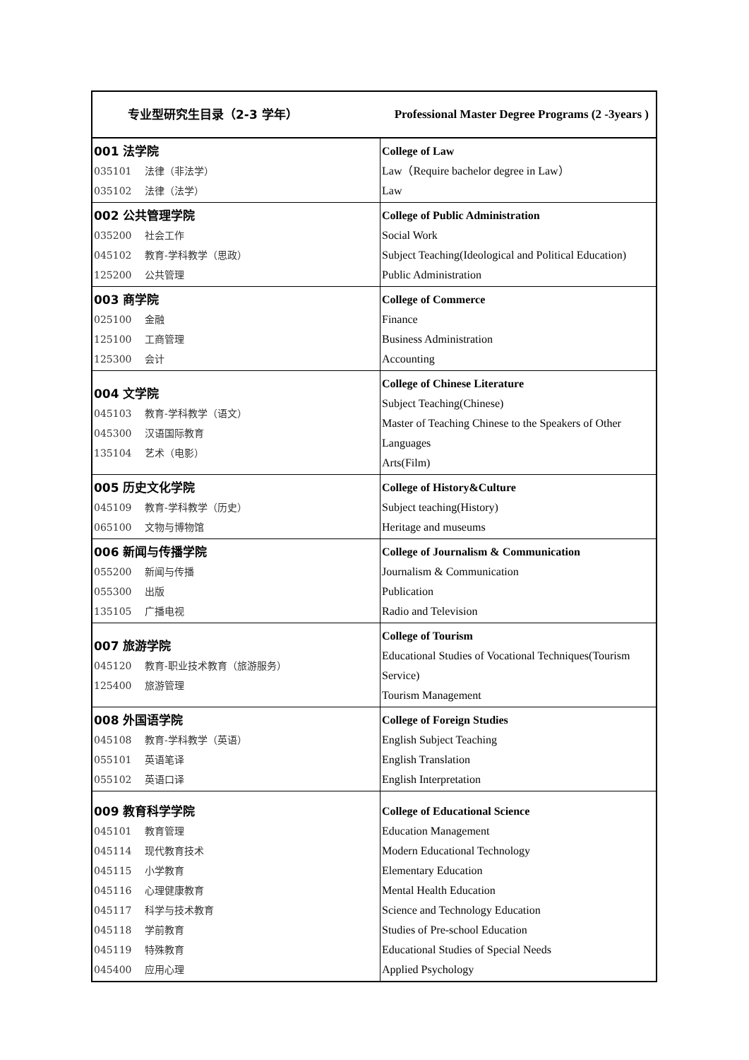| 专业型研究生目录（2-3 学年） | Professional Master Degree Programs (2 -3years ) |
| --- | --- |
| 001 法学院 035101 法律（非法学） 035102 法律（法学） | College of Law Law（Require bachelor degree in Law） Law |
| 002 公共管理学院 035200 社会工作 045102 教育-学科教学（思政） 125200 公共管理 | College of Public Administration Social Work Subject Teaching(Ideological and Political Education) Public Administration |
| 003 商学院 025100 金融 125100 工商管理 125300 会计 | College of Commerce Finance Business Administration Accounting |
| 004 文学院 045103 教育-学科教学（语文） 045300 汉语国际教育 135104 艺术（电影） | College of Chinese Literature Subject Teaching(Chinese) Master of Teaching Chinese to the Speakers of Other Languages Arts(Film) |
| 005 历史文化学院 045109 教育-学科教学（历史） 065100 文物与博物馆 | College of History&Culture Subject teaching(History) Heritage and museums |
| 006 新闻与传播学院 055200 新闻与传播 055300 出版 135105 广播电视 | College of Journalism & Communication Journalism & Communication Publication Radio and Television |
| 007 旅游学院 045120 教育-职业技术教育（旅游服务） 125400 旅游管理 | College of Tourism Educational Studies of Vocational Techniques(Tourism Service) Tourism Management |
| 008 外国语学院 045108 教育-学科教学（英语） 055101 英语笔译 055102 英语口译 | College of Foreign Studies English Subject Teaching English Translation English Interpretation |
| 009 教育科学学院 045101 教育管理 045114 现代教育技术 045115 小学教育 045116 心理健康教育 045117 科学与技术教育 045118 学前教育 045119 特殊教育 045400 应用心理 | College of Educational Science Education Management Modern Educational Technology Elementary Education Mental Health Education Science and Technology Education Studies of Pre-school Education Educational Studies of Special Needs Applied Psychology |